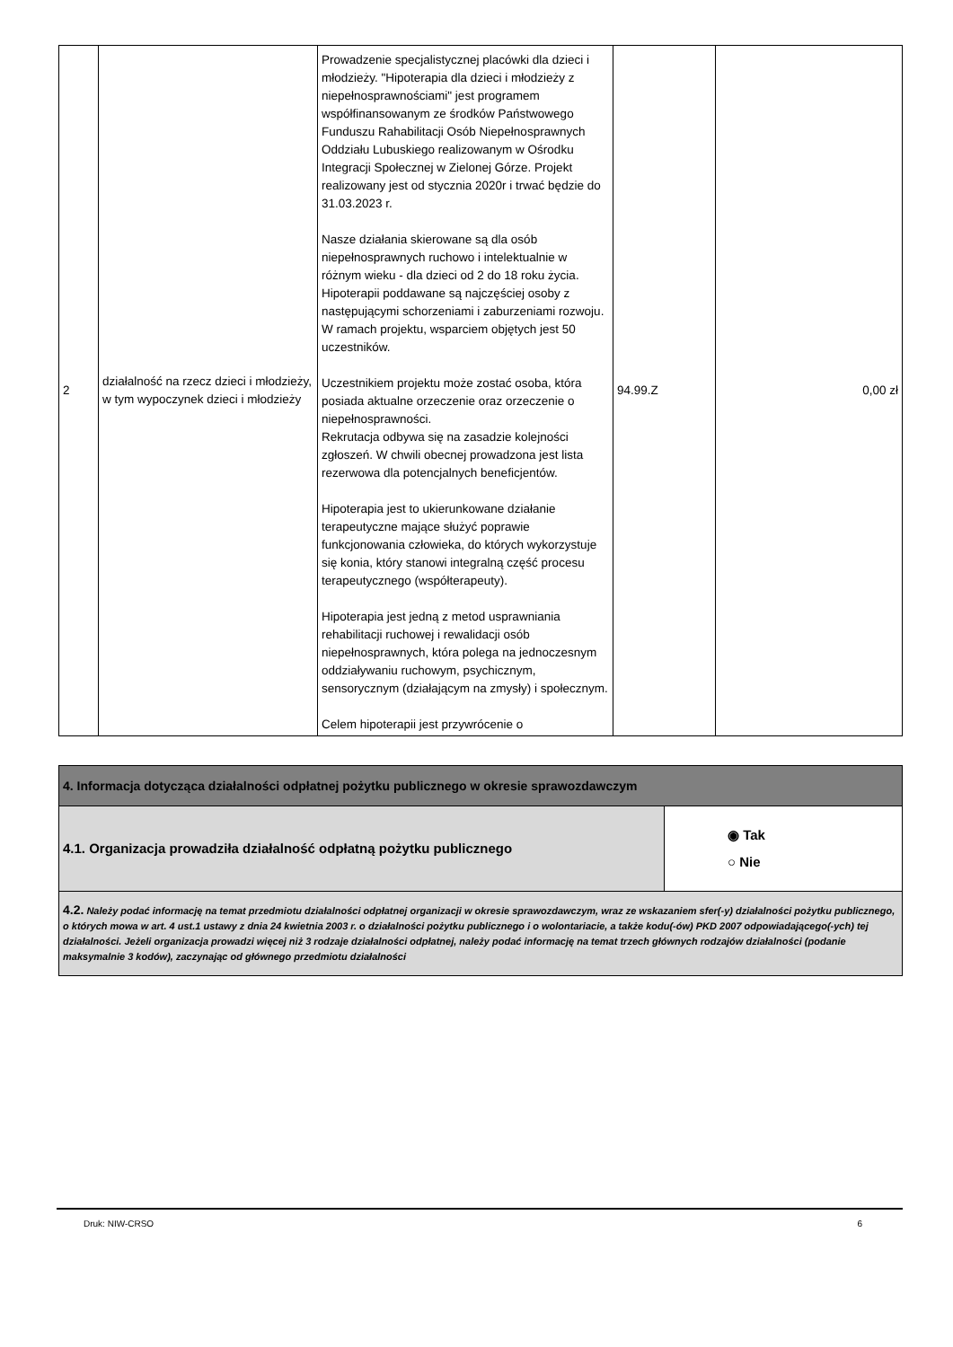| 2 | działalność na rzecz dzieci i młodzieży, w tym wypoczynek dzieci i młodzieży | Prowadzenie specjalistycznej placówki dla dzieci i młodzieży. "Hipoterapia dla dzieci i młodzieży z niepełnosprawnościami" jest programem współfinansowanym ze środków Państwowego Funduszu Rahabilitacji Osób Niepełnosprawnych Oddziału Lubuskiego realizowanym w Ośrodku Integracji Społecznej w Zielonej Górze. Projekt realizowany jest od stycznia 2020r i trwać będzie do 31.03.2023 r. Nasze działania skierowane są dla osób niepełnosprawnych ruchowo i intelektualnie w różnym wieku - dla dzieci od 2 do 18 roku życia. Hipoterapii poddawane są najczęściej osoby z następującymi schorzeniami i zaburzeniami rozwoju. W ramach projektu, wsparciem objętych jest 50 uczestników. Uczestnikiem projektu może zostać osoba, która posiada aktualne orzeczenie oraz orzeczenie o niepełnosprawności. Rekrutacja odbywa się na zasadzie kolejności zgłoszeń. W chwili obecnej prowadzona jest lista rezerwowa dla potencjalnych beneficjentów. Hipoterapia jest to ukierunkowane działanie terapeutyczne mające służyć poprawie funkcjonowania człowieka, do których wykorzystuje się konia, który stanowi integralną część procesu terapeutycznego (współterapeuty). Hipoterapia jest jedną z metod usprawniania rehabilitacji ruchowej i rewalidacji osób niepełnosprawnych, która polega na jednoczesnym oddziaływaniu ruchowym, psychicznym, sensorycznym (działającym na zmysły) i społecznym. Celem hipoterapii jest przywrócenie o | 94.99.Z | 0,00 zł |
| 4. Informacja dotycząca działalności odpłatnej pożytku publicznego w okresie sprawozdawczym | |
| 4.1. Organizacja prowadziła działalność odpłatną pożytku publicznego | ◉ Tak ○ Nie |
| 4.2. Należy podać informację na temat przedmiotu działalności odpłatnej organizacji w okresie sprawozdawczym, wraz ze wskazaniem sfer(-y) działalności pożytku publicznego, o których mowa w art. 4 ust.1 ustawy z dnia 24 kwietnia 2003 r. o działalności pożytku publicznego i o wolontariacie, a także kodu(-ów) PKD 2007 odpowiadającego(-ych) tej działalności. Jeżeli organizacja prowadzi więcej niż 3 rodzaje działalności odpłatnej, należy podać informację na temat trzech głównych rodzajów działalności (podanie maksymalnie 3 kodów), zaczynając od głównego przedmiotu działalności | |
Druk: NIW-CRSO 6